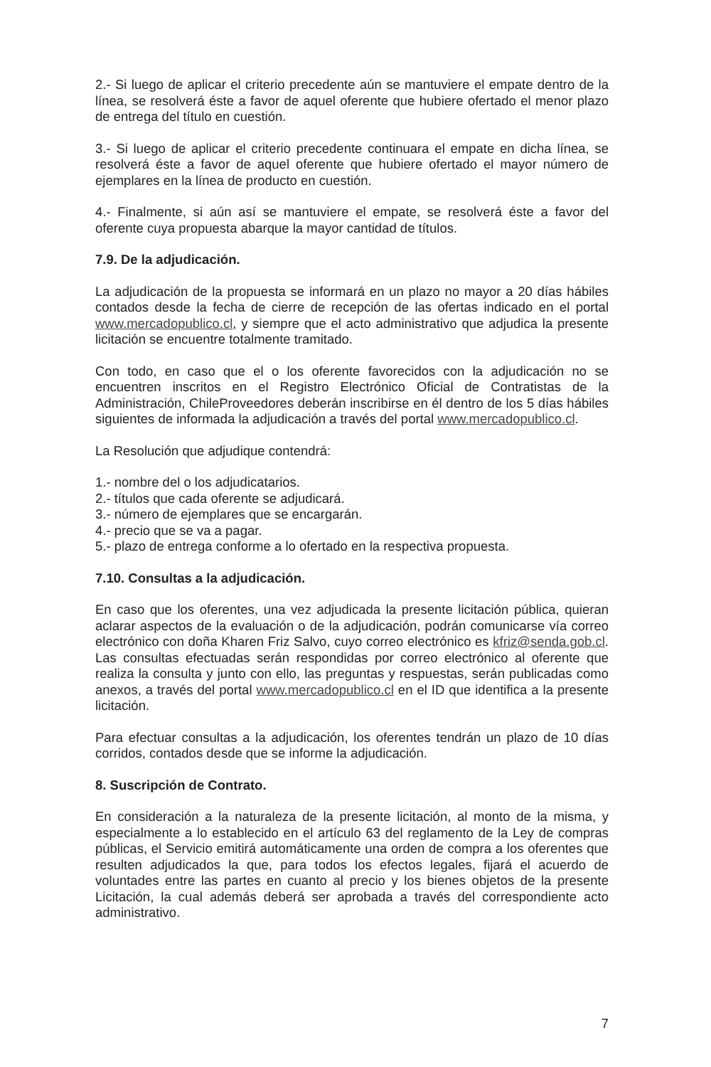2.- Si luego de aplicar el criterio precedente aún se mantuviere el empate dentro de la línea, se resolverá éste a favor de aquel oferente que hubiere ofertado el menor plazo de entrega del título en cuestión.
3.- Si luego de aplicar el criterio precedente continuara el empate en dicha línea, se resolverá éste a favor de aquel oferente que hubiere ofertado el mayor número de ejemplares en la línea de producto en cuestión.
4.- Finalmente, si aún así se mantuviere el empate, se resolverá éste a favor del oferente cuya propuesta abarque la mayor cantidad de títulos.
7.9. De la adjudicación.
La adjudicación de la propuesta se informará en un plazo no mayor a 20 días hábiles contados desde la fecha de cierre de recepción de las ofertas indicado en el portal www.mercadopublico.cl, y siempre que el acto administrativo que adjudica la presente licitación se encuentre totalmente tramitado.
Con todo, en caso que el o los oferente favorecidos con la adjudicación no se encuentren inscritos en el Registro Electrónico Oficial de Contratistas de la Administración, ChileProveedores deberán inscribirse en él dentro de los 5 días hábiles siguientes de informada la adjudicación a través del portal www.mercadopublico.cl.
La Resolución que adjudique contendrá:
1.- nombre del o los adjudicatarios.
2.- títulos que cada oferente se adjudicará.
3.- número de ejemplares que se encargarán.
4.- precio que se va a pagar.
5.- plazo de entrega conforme a lo ofertado en la respectiva propuesta.
7.10. Consultas a la adjudicación.
En caso que los oferentes, una vez adjudicada la presente licitación pública, quieran aclarar aspectos de la evaluación o de la adjudicación, podrán comunicarse vía correo electrónico con doña Kharen Friz Salvo, cuyo correo electrónico es kfriz@senda.gob.cl. Las consultas efectuadas serán respondidas por correo electrónico al oferente que realiza la consulta y junto con ello, las preguntas y respuestas, serán publicadas como anexos, a través del portal www.mercadopublico.cl en el ID que identifica a la presente licitación.
Para efectuar consultas a la adjudicación, los oferentes tendrán un plazo de 10 días corridos, contados desde que se informe la adjudicación.
8. Suscripción de Contrato.
En consideración a la naturaleza de la presente licitación, al monto de la misma, y especialmente a lo establecido en el artículo 63 del reglamento de la Ley de compras públicas, el Servicio emitirá automáticamente una orden de compra a los oferentes que resulten adjudicados la que, para todos los efectos legales, fijará el acuerdo de voluntades entre las partes en cuanto al precio y los bienes objetos de la presente Licitación, la cual además deberá ser aprobada a través del correspondiente acto administrativo.
7